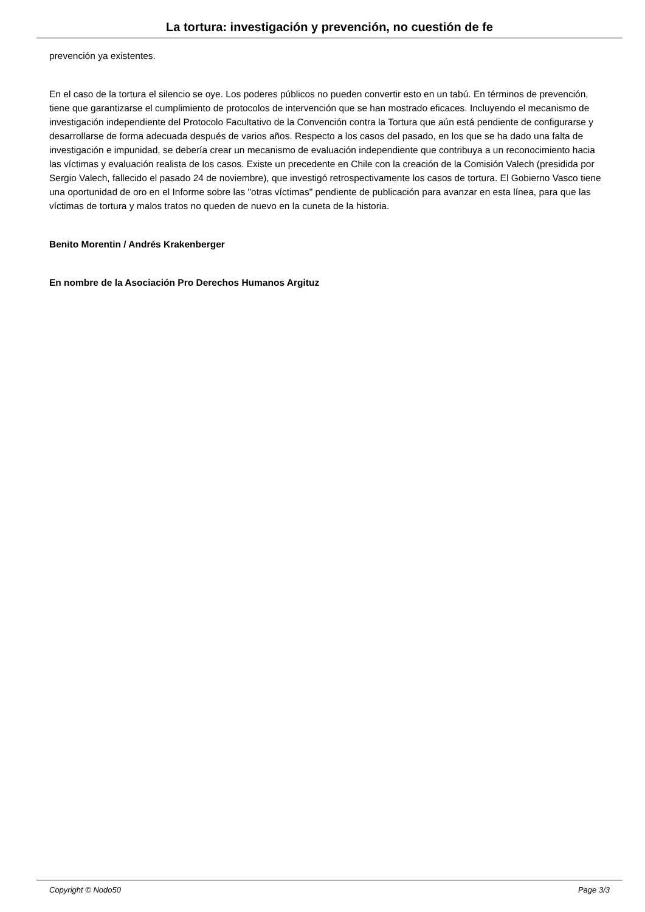La tortura: investigación y prevención, no cuestión de fe
prevención ya existentes.
En el caso de la tortura el silencio se oye. Los poderes públicos no pueden convertir esto en un tabú. En términos de prevención, tiene que garantizarse el cumplimiento de protocolos de intervención que se han mostrado eficaces. Incluyendo el mecanismo de investigación independiente del Protocolo Facultativo de la Convención contra la Tortura que aún está pendiente de configurarse y desarrollarse de forma adecuada después de varios años. Respecto a los casos del pasado, en los que se ha dado una falta de investigación e impunidad, se debería crear un mecanismo de evaluación independiente que contribuya a un reconocimiento hacia las víctimas y evaluación realista de los casos. Existe un precedente en Chile con la creación de la Comisión Valech (presidida por Sergio Valech, fallecido el pasado 24 de noviembre), que investigó retrospectivamente los casos de tortura. El Gobierno Vasco tiene una oportunidad de oro en el Informe sobre las "otras víctimas" pendiente de publicación para avanzar en esta línea, para que las víctimas de tortura y malos tratos no queden de nuevo en la cuneta de la historia.
Benito Morentin / Andrés Krakenberger
En nombre de la Asociación Pro Derechos Humanos Argituz
Copyright © Nodo50 Page 3/3